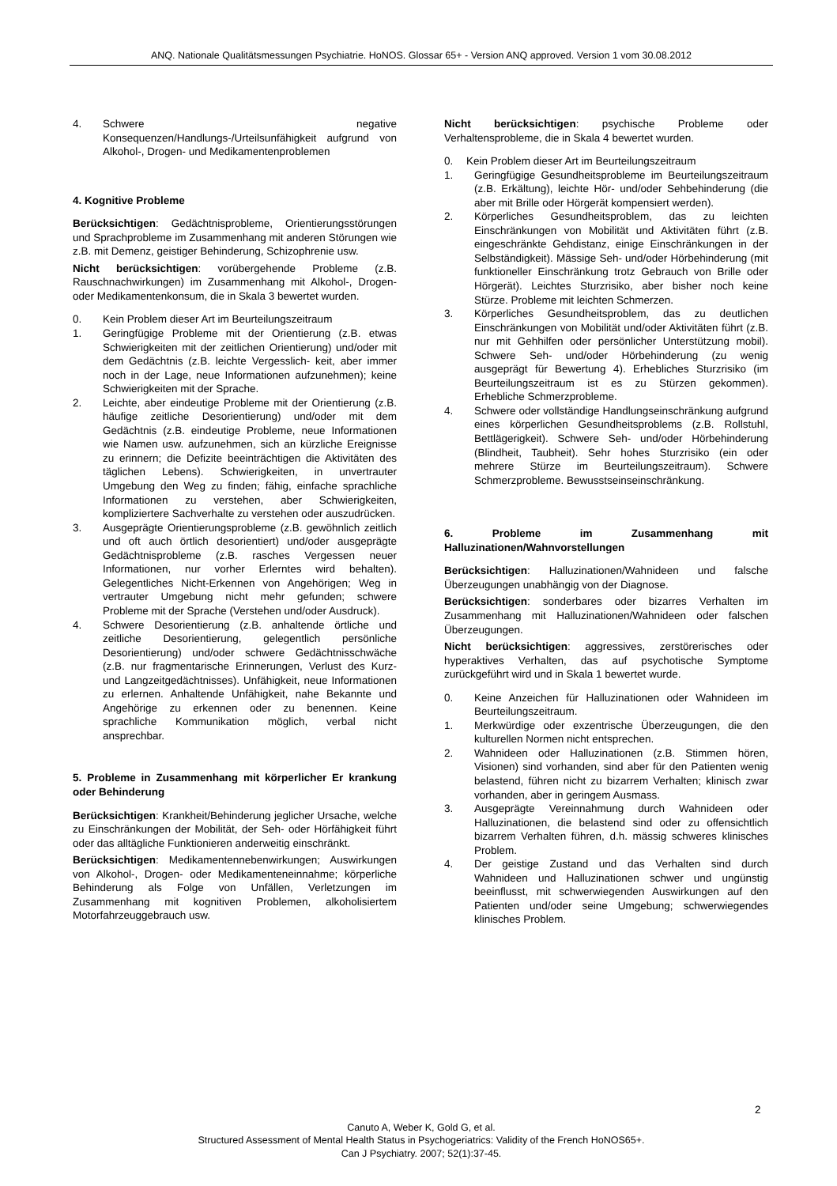ANQ. Nationale Qualitätsmessungen Psychiatrie. HoNOS. Glossar 65+ - Version ANQ approved. Version 1 vom 30.08.2012
4. Schwere negative Konsequenzen/Handlungs-/Urteilsunfähigkeit aufgrund von Alkohol-, Drogen- und Medikamentenproblemen
4. Kognitive Probleme
Berücksichtigen: Gedächtnisprobleme, Orientierungsstörungen und Sprachprobleme im Zusammenhang mit anderen Störungen wie z.B. mit Demenz, geistiger Behinderung, Schizophrenie usw.
Nicht berücksichtigen: vorübergehende Probleme (z.B. Rauschnachwirkungen) im Zusammenhang mit Alkohol-, Drogen- oder Medikamentenkonsum, die in Skala 3 bewertet wurden.
0. Kein Problem dieser Art im Beurteilungszeitraum
1. Geringfügige Probleme mit der Orientierung (z.B. etwas Schwierigkeiten mit der zeitlichen Orientierung) und/oder mit dem Gedächtnis (z.B. leichte Vergesslich- keit, aber immer noch in der Lage, neue Informationen aufzunehmen); keine Schwierigkeiten mit der Sprache.
2. Leichte, aber eindeutige Probleme mit der Orientierung (z.B. häufige zeitliche Desorientierung) und/oder mit dem Gedächtnis (z.B. eindeutige Probleme, neue Informationen wie Namen usw. aufzunehmen, sich an kürzliche Ereignisse zu erinnern; die Defizite beeinträchtigen die Aktivitäten des täglichen Lebens). Schwierigkeiten, in unvertrauter Umgebung den Weg zu finden; fähig, einfache sprachliche Informationen zu verstehen, aber Schwierigkeiten, kompliziertere Sachverhalte zu verstehen oder auszudrücken.
3. Ausgeprägte Orientierungsprobleme (z.B. gewöhnlich zeitlich und oft auch örtlich desorientiert) und/oder ausgeprägte Gedächtnisprobleme (z.B. rasches Vergessen neuer Informationen, nur vorher Erlerntes wird behalten). Gelegentliches Nicht-Erkennen von Angehörigen; Weg in vertrauter Umgebung nicht mehr gefunden; schwere Probleme mit der Sprache (Verstehen und/oder Ausdruck).
4. Schwere Desorientierung (z.B. anhaltende örtliche und zeitliche Desorientierung, gelegentlich persönliche Desorientierung) und/oder schwere Gedächtnisschwäche (z.B. nur fragmentarische Erinnerungen, Verlust des Kurz- und Langzeitgedächtnisses). Unfähigkeit, neue Informationen zu erlernen. Anhaltende Unfähigkeit, nahe Bekannte und Angehörige zu erkennen oder zu benennen. Keine sprachliche Kommunikation möglich, verbal nicht ansprechbar.
5. Probleme in Zusammenhang mit körperlicher Er krankung oder Behinderung
Berücksichtigen: Krankheit/Behinderung jeglicher Ursache, welche zu Einschränkungen der Mobilität, der Seh- oder Hörfähigkeit führt oder das alltägliche Funktionieren anderweitig einschränkt.
Berücksichtigen: Medikamentennebenwirkungen; Auswirkungen von Alkohol-, Drogen- oder Medikamenteneinnahme; körperliche Behinderung als Folge von Unfällen, Verletzungen im Zusammenhang mit kognitiven Problemen, alkoholisiertem Motorfahrzeuggebrauch usw.
Nicht berücksichtigen: psychische Probleme oder Verhaltensprobleme, die in Skala 4 bewertet wurden.
0. Kein Problem dieser Art im Beurteilungszeitraum
1. Geringfügige Gesundheitsprobleme im Beurteilungszeitraum (z.B. Erkältung), leichte Hör- und/oder Sehbehinderung (die aber mit Brille oder Hörgerät kompensiert werden).
2. Körperliches Gesundheitsproblem, das zu leichten Einschränkungen von Mobilität und Aktivitäten führt (z.B. eingeschränkte Gehdistanz, einige Einschränkungen in der Selbständigkeit). Mässige Seh- und/oder Hörbehinderung (mit funktioneller Einschränkung trotz Gebrauch von Brille oder Hörgerät). Leichtes Sturzrisiko, aber bisher noch keine Stürze. Probleme mit leichten Schmerzen.
3. Körperliches Gesundheitsproblem, das zu deutlichen Einschränkungen von Mobilität und/oder Aktivitäten führt (z.B. nur mit Gehhilfen oder persönlicher Unterstützung mobil). Schwere Seh- und/oder Hörbehinderung (zu wenig ausgeprägt für Bewertung 4). Erhebliches Sturzrisiko (im Beurteilungszeitraum ist es zu Stürzen gekommen). Erhebliche Schmerzprobleme.
4. Schwere oder vollständige Handlungseinschränkung aufgrund eines körperlichen Gesundheitsproblems (z.B. Rollstuhl, Bettlägerigkeit). Schwere Seh- und/oder Hörbehinderung (Blindheit, Taubheit). Sehr hohes Sturzrisiko (ein oder mehrere Stürze im Beurteilungszeitraum). Schwere Schmerzprobleme. Bewusstseinseinschränkung.
6. Probleme im Zusammenhang mit Halluzinationen/Wahnvorstellungen
Berücksichtigen: Halluzinationen/Wahnideen und falsche Überzeugungen unabhängig von der Diagnose.
Berücksichtigen: sonderbares oder bizarres Verhalten im Zusammenhang mit Halluzinationen/Wahnideen oder falschen Überzeugungen.
Nicht berücksichtigen: aggressives, zerstörerisches oder hyperaktives Verhalten, das auf psychotische Symptome zurückgeführt wird und in Skala 1 bewertet wurde.
0. Keine Anzeichen für Halluzinationen oder Wahnideen im Beurteilungszeitraum.
1. Merkwürdige oder exzentrische Überzeugungen, die den kulturellen Normen nicht entsprechen.
2. Wahnideen oder Halluzinationen (z.B. Stimmen hören, Visionen) sind vorhanden, sind aber für den Patienten wenig belastend, führen nicht zu bizarrem Verhalten; klinisch zwar vorhanden, aber in geringem Ausmass.
3. Ausgeprägte Vereinnahmung durch Wahnideen oder Halluzinationen, die belastend sind oder zu offensichtlich bizarrem Verhalten führen, d.h. mässig schweres klinisches Problem.
4. Der geistige Zustand und das Verhalten sind durch Wahnideen und Halluzinationen schwer und ungünstig beeinflusst, mit schwerwiegenden Auswirkungen auf den Patienten und/oder seine Umgebung; schwerwiegendes klinisches Problem.
2
Canuto A, Weber K, Gold G, et al.
Structured Assessment of Mental Health Status in Psychogeriatrics: Validity of the French HoNOS65+.
Can J Psychiatry. 2007; 52(1):37-45.